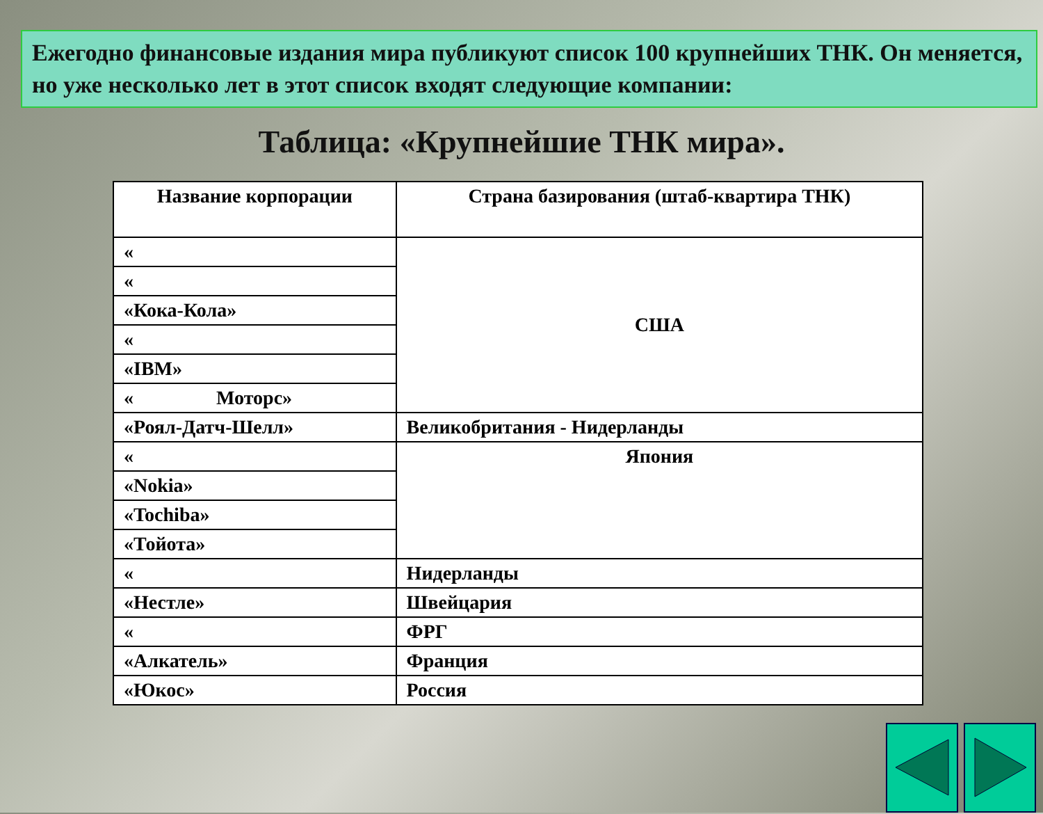Ежегодно финансовые издания мира публикуют список 100 крупнейших ТНК. Он меняется, но уже несколько лет в этот список входят следующие компании:
Таблица: «Крупнейшие ТНК мира».
| Название корпорации | Страна базирования (штаб-квартира ТНК) |
| --- | --- |
| « | США |
| « | |
| «Кока-Кола» | |
| « | |
| «IBM» | |
| « Моторс» | |
| «Роял-Датч-Шелл» | Великобритания - Нидерланды |
| « | Япония |
| «Nokia» | |
| «Tochiba» | |
| «Тойота» | |
| « | Нидерланды |
| «Нестле» | Швейцария |
| « | ФРГ |
| «Алкатель» | Франция |
| «Юкос» | Россия |